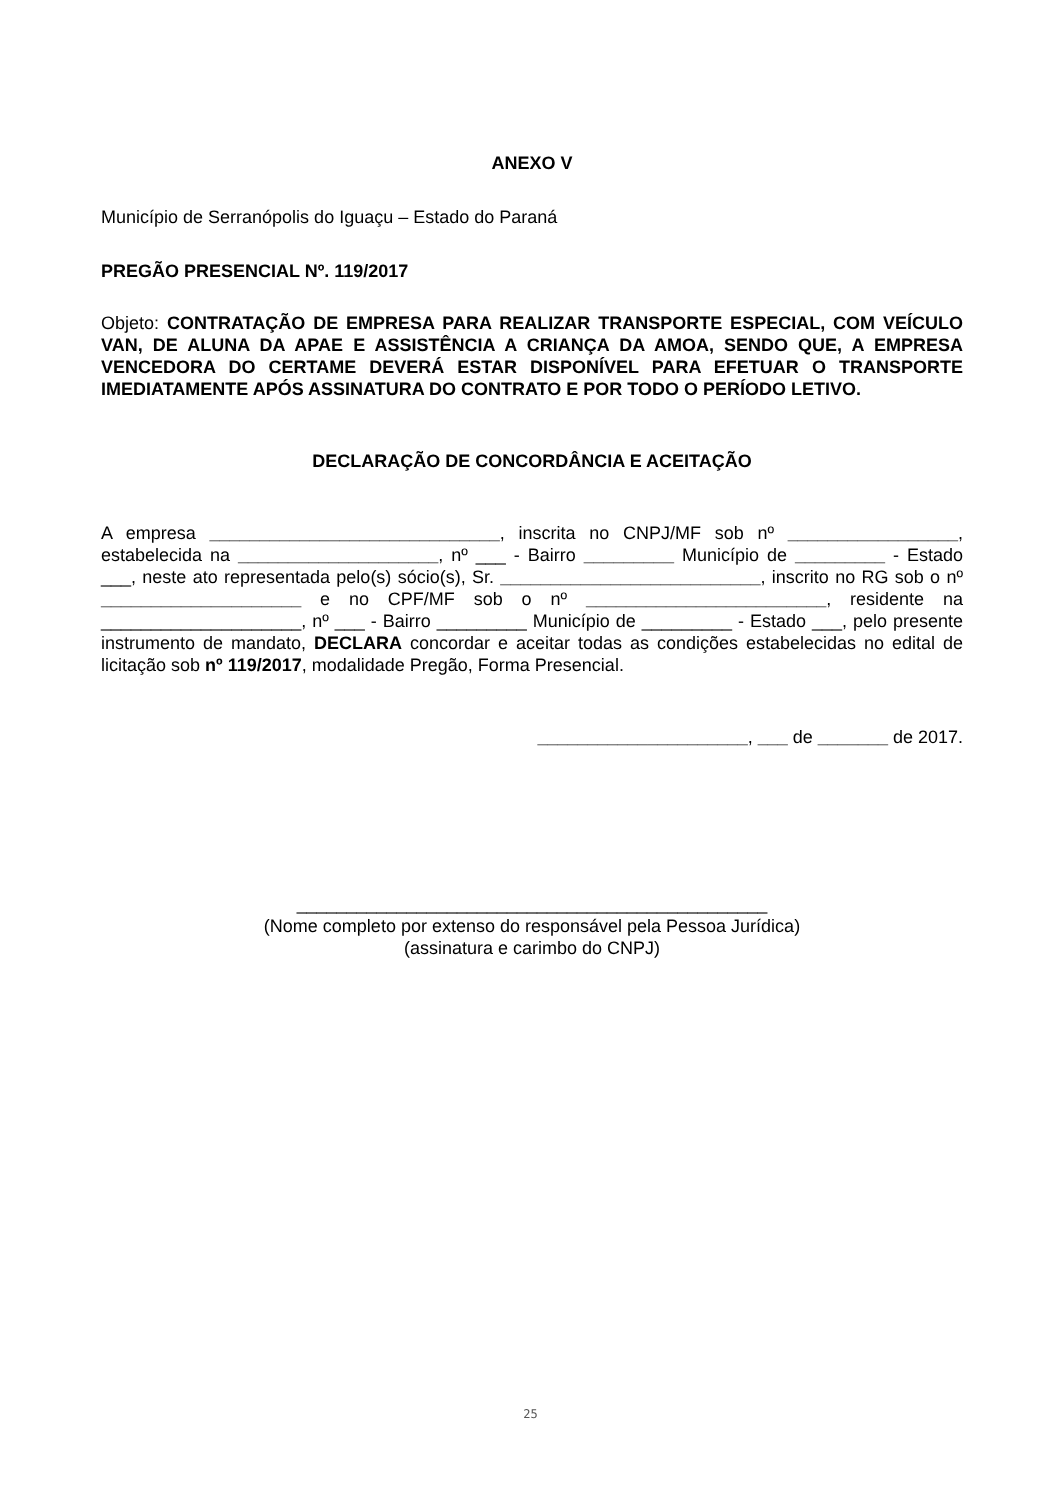ANEXO V
Município de Serranópolis do Iguaçu – Estado do Paraná
PREGÃO PRESENCIAL Nº. 119/2017
Objeto: CONTRATAÇÃO DE EMPRESA PARA REALIZAR TRANSPORTE ESPECIAL, COM VEÍCULO VAN, DE ALUNA DA APAE E ASSISTÊNCIA A CRIANÇA DA AMOA, SENDO QUE, A EMPRESA VENCEDORA DO CERTAME DEVERÁ ESTAR DISPONÍVEL PARA EFETUAR O TRANSPORTE IMEDIATAMENTE APÓS ASSINATURA DO CONTRATO E POR TODO O PERÍODO LETIVO.
DECLARAÇÃO DE CONCORDÂNCIA E ACEITAÇÃO
A empresa _____________________________, inscrita no CNPJ/MF sob nº _________________, estabelecida na ____________________, nº ___ - Bairro _________ Município de _________ - Estado ___, neste ato representada pelo(s) sócio(s), Sr. __________________________, inscrito no RG sob o nº ____________________ e no CPF/MF sob o nº ________________________, residente na ____________________, nº ___ - Bairro _________ Município de _________ - Estado ___, pelo presente instrumento de mandato, DECLARA concordar e aceitar todas as condições estabelecidas no edital de licitação sob nº 119/2017, modalidade Pregão, Forma Presencial.
_____________________, ___ de _______ de 2017.
_______________________________________________
(Nome completo por extenso do responsável pela Pessoa Jurídica)
(assinatura e carimbo do CNPJ)
25